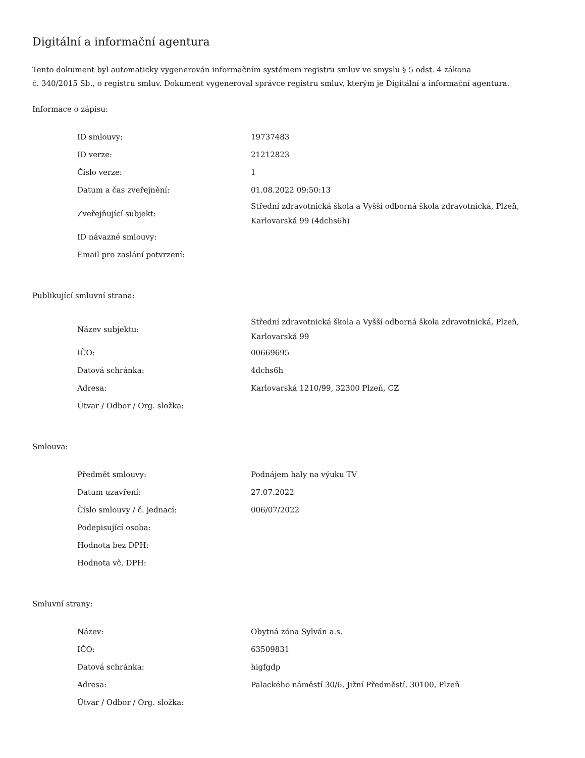Digitální a informační agentura
Tento dokument byl automaticky vygenerován informačním systémem registru smluv ve smyslu § 5 odst. 4 zákona
č. 340/2015 Sb., o registru smluv. Dokument vygeneroval správce registru smluv, kterým je Digitální a informační agentura.
Informace o zápisu:
| ID smlouvy: | 19737483 |
| ID verze: | 21212823 |
| Číslo verze: | 1 |
| Datum a čas zveřejnění: | 01.08.2022 09:50:13 |
| Zveřejňující subjekt: | Střední zdravotnická škola a Vyšší odborná škola zdravotnická, Plzeň, Karlovarská 99 (4dchs6h) |
| ID návazné smlouvy: | |
| Email pro zaslání potvrzení: | |
Publikující smluvní strana:
| Název subjektu: | Střední zdravotnická škola a Vyšší odborná škola zdravotnická, Plzeň, Karlovarská 99 |
| IČO: | 00669695 |
| Datová schránka: | 4dchs6h |
| Adresa: | Karlovarská 1210/99, 32300 Plzeň, CZ |
| Útvar / Odbor / Org. složka: | |
Smlouva:
| Předmět smlouvy: | Podnájem haly na výuku TV |
| Datum uzavření: | 27.07.2022 |
| Číslo smlouvy / č. jednací: | 006/07/2022 |
| Podepisující osoba: | |
| Hodnota bez DPH: | |
| Hodnota vč. DPH: | |
Smluvní strany:
| Název: | Obytná zóna Sylván a.s. |
| IČO: | 63509831 |
| Datová schránka: | higfgdp |
| Adresa: | Palackého náměstí 30/6, Jižní Předměstí, 30100, Plzeň |
| Útvar / Odbor / Org. složka: | |